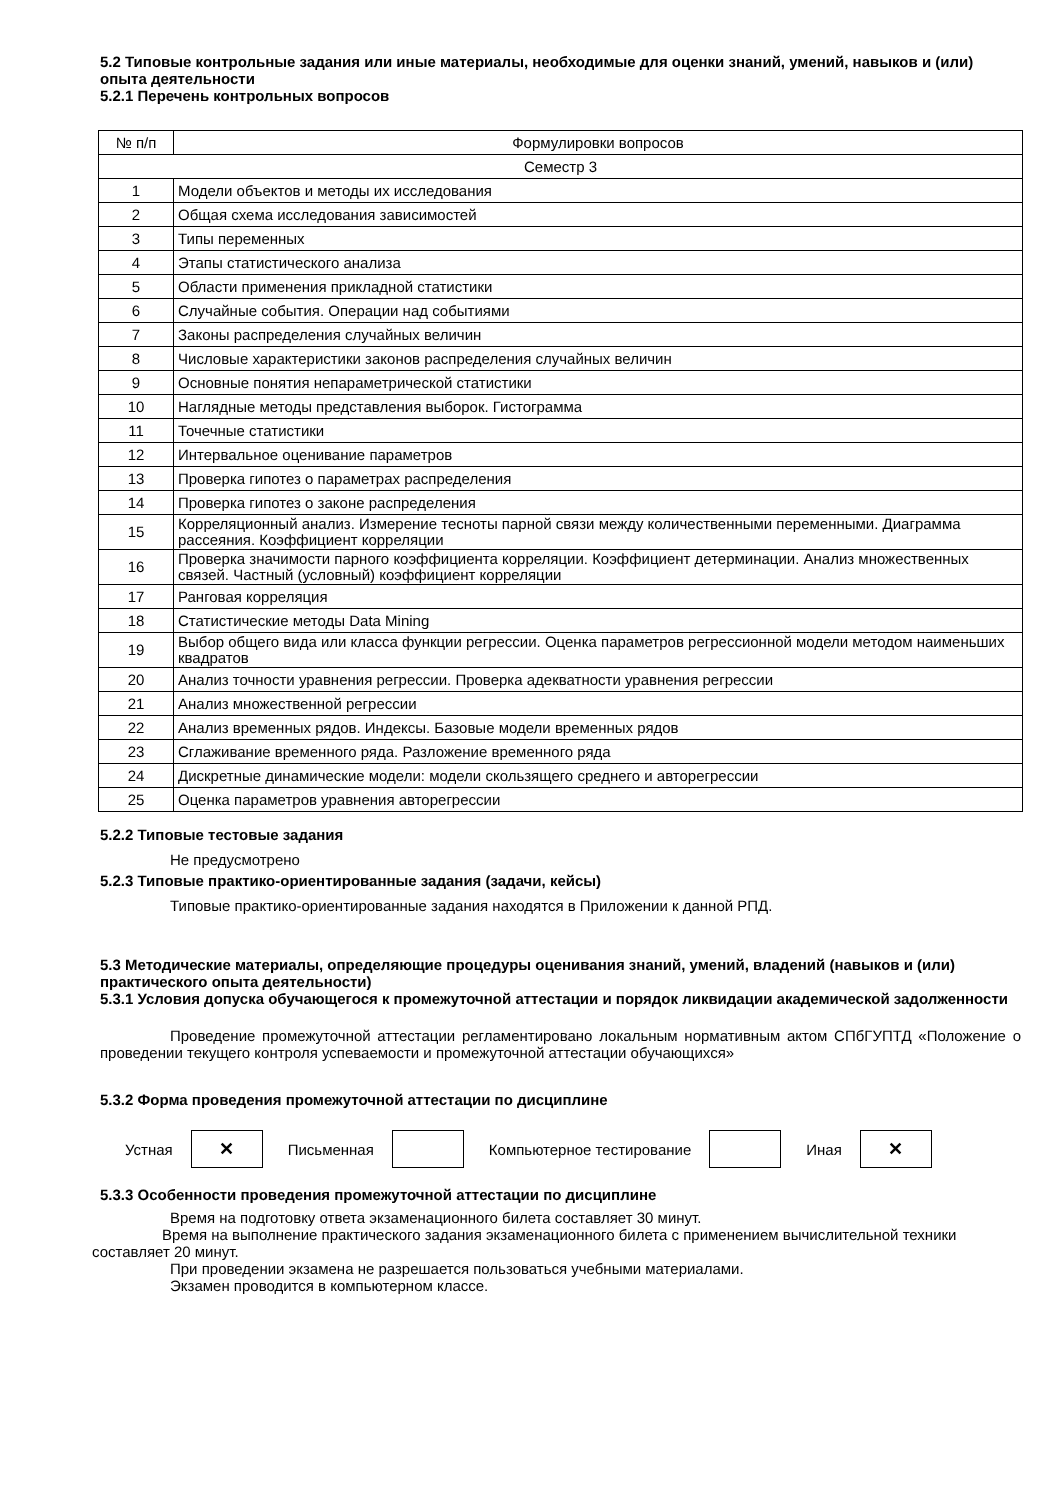5.2 Типовые контрольные задания или иные материалы, необходимые для оценки знаний, умений, навыков и (или) опыта деятельности
5.2.1 Перечень контрольных вопросов
| № п/п | Формулировки вопросов |
| Семестр 3 | |
| 1 | Модели объектов и методы их исследования |
| 2 | Общая схема исследования зависимостей |
| 3 | Типы переменных |
| 4 | Этапы статистического анализа |
| 5 | Области применения прикладной статистики |
| 6 | Случайные события. Операции над событиями |
| 7 | Законы распределения случайных величин |
| 8 | Числовые характеристики законов распределения случайных величин |
| 9 | Основные понятия непараметрической статистики |
| 10 | Наглядные методы представления выборок. Гистограмма |
| 11 | Точечные статистики |
| 12 | Интервальное оценивание параметров |
| 13 | Проверка гипотез о параметрах распределения |
| 14 | Проверка гипотез о законе распределения |
| 15 | Корреляционный анализ. Измерение тесноты парной связи между количественными переменными. Диаграмма рассеяния. Коэффициент корреляции |
| 16 | Проверка значимости парного коэффициента корреляции. Коэффициент детерминации. Анализ множественных связей. Частный (условный) коэффициент корреляции |
| 17 | Ранговая корреляция |
| 18 | Статистические методы Data Mining |
| 19 | Выбор общего вида или класса функции регрессии. Оценка параметров регрессионной модели методом наименьших квадратов |
| 20 | Анализ точности уравнения регрессии. Проверка адекватности уравнения регрессии |
| 21 | Анализ множественной регрессии |
| 22 | Анализ временных рядов. Индексы. Базовые модели временных рядов |
| 23 | Сглаживание временного ряда. Разложение временного ряда |
| 24 | Дискретные динамические модели: модели скользящего среднего и авторегрессии |
| 25 | Оценка параметров уравнения авторегрессии |
5.2.2 Типовые тестовые задания
Не предусмотрено
5.2.3 Типовые практико-ориентированные задания (задачи, кейсы)
Типовые практико-ориентированные задания находятся в Приложении к данной РПД.
5.3 Методические материалы, определяющие процедуры оценивания знаний, умений, владений (навыков и (или) практического опыта деятельности)
5.3.1 Условия допуска обучающегося к промежуточной аттестации и порядок ликвидации академической задолженности
Проведение промежуточной аттестации регламентировано локальным нормативным актом СПбГУПТД «Положение о проведении текущего контроля успеваемости и промежуточной аттестации обучающихся»
5.3.2 Форма проведения промежуточной аттестации по дисциплине
Устная
✕
Письменная Компьютерное тестирование Иная
✕
5.3.3 Особенности проведения промежуточной аттестации по дисциплине
Время на подготовку ответа экзаменационного билета составляет 30 минут.
Время на выполнение практического задания экзаменационного билета с применением вычислительной техники составляет 20 минут.
При проведении экзамена не разрешается пользоваться учебными материалами.
Экзамен проводится в компьютерном классе.